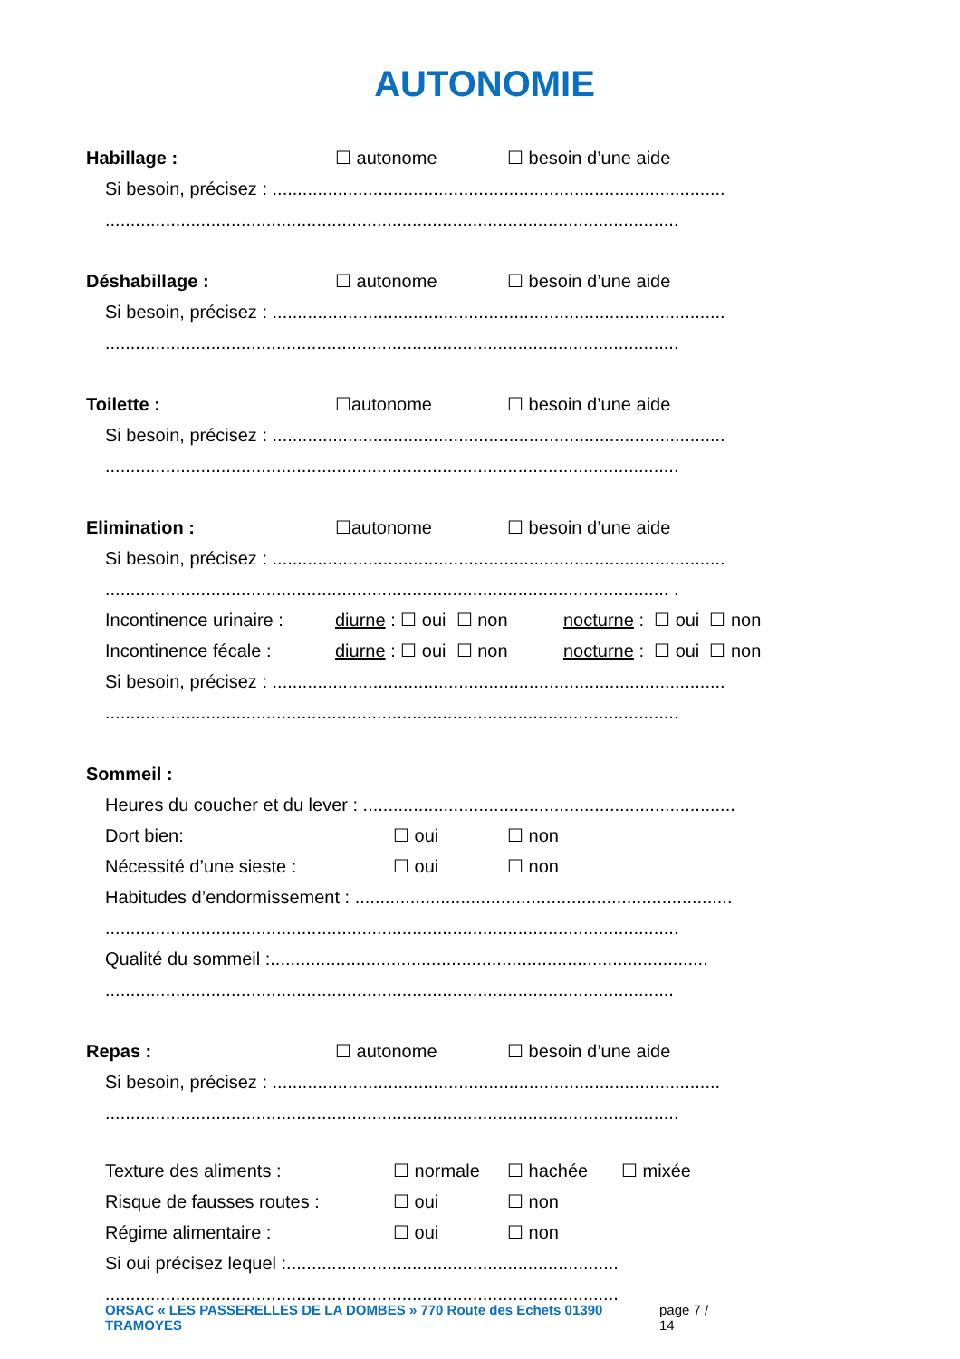AUTONOMIE
Habillage : ☐ autonome ☐ besoin d’une aide
Si besoin, précisez : ..........................................................................................
..................................................................................................................
Déshabillage : ☐ autonome ☐ besoin d’une aide
Si besoin, précisez : ..........................................................................................
..................................................................................................................
Toilette : ☐autonome ☐ besoin d’une aide
Si besoin, précisez : ..........................................................................................
..................................................................................................................
Elimination : ☐autonome ☐ besoin d’une aide
Si besoin, précisez : ..........................................................................................
................................................................................................................ .
Incontinence urinaire : diurne : ☐ oui ☐ non nocturne : ☐ oui ☐ non
Incontinence fécale : diurne : ☐ oui ☐ non nocturne : ☐ oui ☐ non
Si besoin, précisez : ..........................................................................................
..................................................................................................................
Sommeil :
Heures du coucher et du lever : ..........................................................................
Dort bien: ☐ oui ☐ non
Nécessité d’une sieste : ☐ oui ☐ non
Habitudes d’endormissement : ...........................................................................
..................................................................................................................
Qualité du sommeil :.......................................................................................
.................................................................................................................
Repas : ☐ autonome ☐ besoin d’une aide
Si besoin, précisez : .........................................................................................
..................................................................................................................
Texture des aliments : ☐ normale ☐ hachée ☐ mixée
Risque de fausses routes : ☐ oui ☐ non
Régime alimentaire : ☐ oui ☐ non
Si oui précisez lequel :..................................................................
......................................................................................................
ORSAC « LES PASSERELLES DE LA DOMBES » 770 Route des Echets 01390 TRAMOYES page 7 / 14